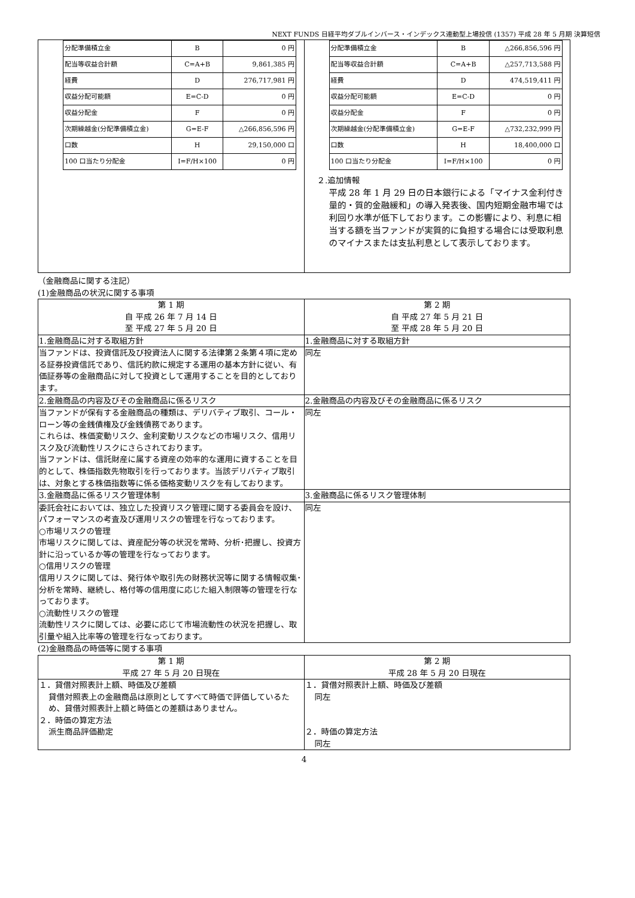NEXT FUNDS 日経平均ダブルインバース・インデックス連動型上場投信 (1357) 平成 28 年 5 月期 決算短信
| / 分配準備積立金 / B / 0 円 / / 配当等収益合計額 / C=A+B / 9,861,385 円 / / 経費 / D / 276,717,981 円 / / 収益分配可能額 / E=C-D / 0 円 / / 収益分配金 / F / 0 円 / / 次期繰越金(分配準備積立金) / G=E-F / △266,856,596 円 / / 口数 / H / 29,150,000 口 / / 100 口当たり分配金 / I=F/H×100 / 0 円 / | / 分配準備積立金 / B / △266,856,596 円 / / 配当等収益合計額 / C=A+B / △257,713,588 円 / / 経費 / D / 474,519,411 円 / / 収益分配可能額 / E=C-D / 0 円 / / 収益分配金 / F / 0 円 / / 次期繰越金(分配準備積立金) / G=E-F / △732,232,999 円 / / 口数 / H / 18,400,000 口 / / 100 口当たり分配金 / I=F/H×100 / 0 円 / ２.追加情報 平成 28 年 1 月 29 日の日本銀行による「マイナス金利付き量的・質的金融緩和」の導入発表後、国内短期金融市場では利回り水準が低下しております。この影響により、利息に相当する額を当ファンドが実質的に負担する場合には受取利息のマイナスまたは支払利息として表示しております。 |
（金融商品に関する注記）
(1)金融商品の状況に関する事項
| 第 1 期 自 平成 26 年 7 月 14 日 至 平成 27 年 5 月 20 日 | 第 2 期 自 平成 27 年 5 月 21 日 至 平成 28 年 5 月 20 日 |
| 1.金融商品に対する取組方針 | 1.金融商品に対する取組方針 |
| 当ファンドは、投資信託及び投資法人に関する法律第２条第４項に定める証券投資信託であり、信託約款に規定する運用の基本方針に従い、有価証券等の金融商品に対して投資として運用することを目的としております。 | 同左 |
| 2.金融商品の内容及びその金融商品に係るリスク | 2.金融商品の内容及びその金融商品に係るリスク |
| 当ファンドが保有する金融商品の種類は、デリバティブ取引、コール・ローン等の金銭債権及び金銭債務であります。 これらは、株価変動リスク、金利変動リスクなどの市場リスク、信用リスク及び流動性リスクにさらされております。 当ファンドは、信託財産に属する資産の効率的な運用に資することを目的として、株価指数先物取引を行っております。当該デリバティブ取引は、対象とする株価指数等に係る価格変動リスクを有しております。 | 同左 |
| 3.金融商品に係るリスク管理体制 | 3.金融商品に係るリスク管理体制 |
| 委託会社においては、独立した投資リスク管理に関する委員会を設け、パフォーマンスの考査及び運用リスクの管理を行なっております。 ○市場リスクの管理 市場リスクに関しては、資産配分等の状況を常時、分析･把握し、投資方針に沿っているか等の管理を行なっております。 ○信用リスクの管理 信用リスクに関しては、発行体や取引先の財務状況等に関する情報収集･分析を常時、継続し、格付等の信用度に応じた組入制限等の管理を行なっております。 ○流動性リスクの管理 流動性リスクに関しては、必要に応じて市場流動性の状況を把握し、取引量や組入比率等の管理を行なっております。 | 同左 |
(2)金融商品の時価等に関する事項
| 第 1 期 平成 27 年 5 月 20 日現在 | 第 2 期 平成 28 年 5 月 20 日現在 |
| １．貸借対照表計上額、時価及び差額 貸借対照表上の金融商品は原則としてすべて時価で評価しているため、貸借対照表計上額と時価との差額はありません。 ２．時価の算定方法 派生商品評価勘定 | １．貸借対照表計上額、時価及び差額 同左 ２．時価の算定方法 同左 |
4